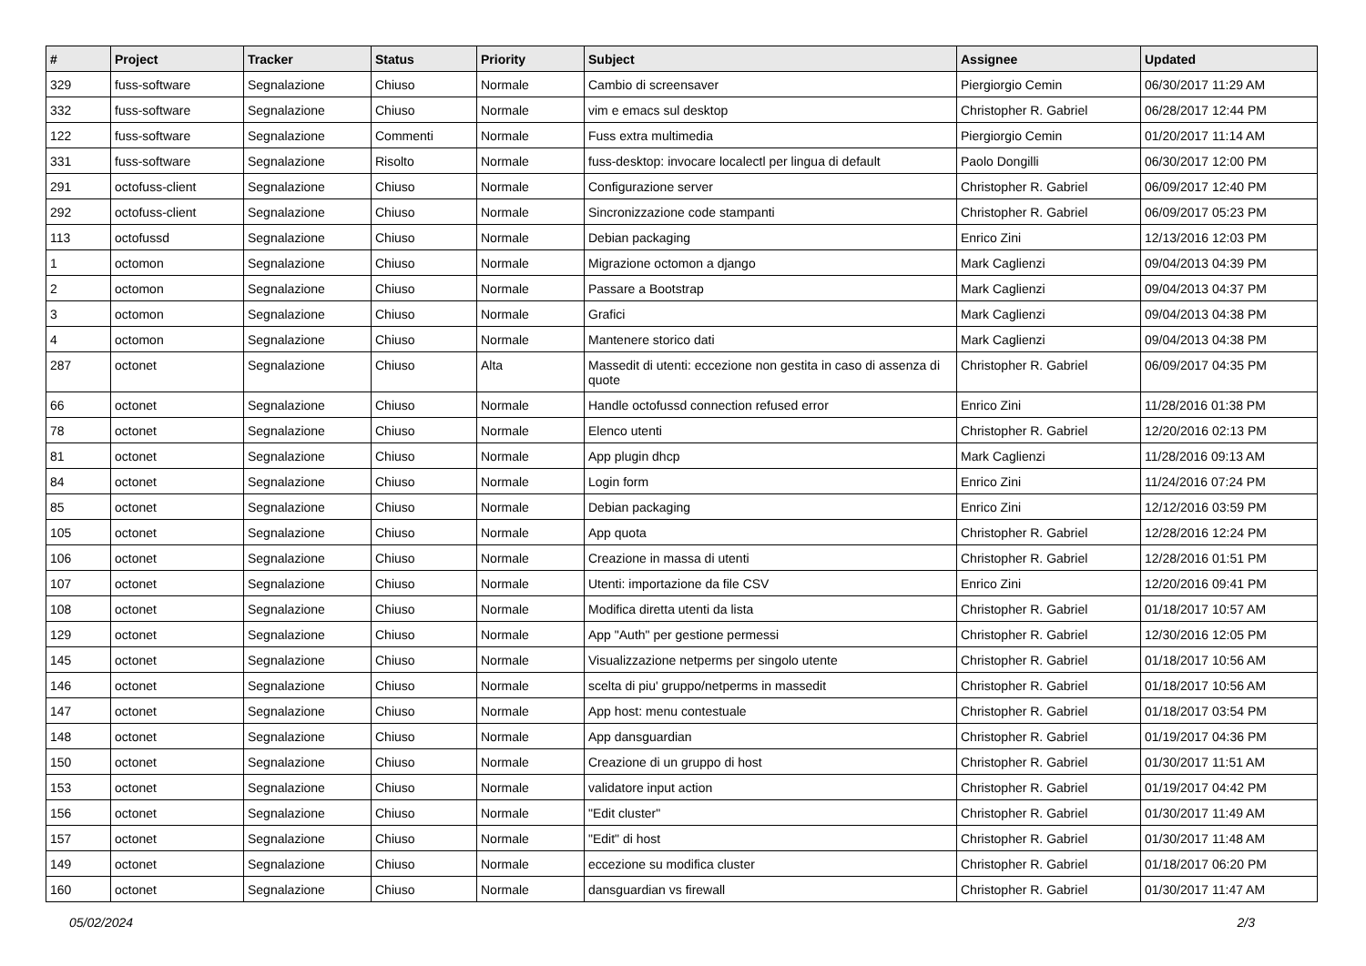| # | Project | Tracker | Status | Priority | Subject | Assignee | Updated |
| --- | --- | --- | --- | --- | --- | --- | --- |
| 329 | fuss-software | Segnalazione | Chiuso | Normale | Cambio di screensaver | Piergiorgio Cemin | 06/30/2017 11:29 AM |
| 332 | fuss-software | Segnalazione | Chiuso | Normale | vim e emacs sul desktop | Christopher R. Gabriel | 06/28/2017 12:44 PM |
| 122 | fuss-software | Segnalazione | Commenti | Normale | Fuss extra multimedia | Piergiorgio Cemin | 01/20/2017 11:14 AM |
| 331 | fuss-software | Segnalazione | Risolto | Normale | fuss-desktop: invocare localectl per lingua di default | Paolo Dongilli | 06/30/2017 12:00 PM |
| 291 | octofuss-client | Segnalazione | Chiuso | Normale | Configurazione server | Christopher R. Gabriel | 06/09/2017 12:40 PM |
| 292 | octofuss-client | Segnalazione | Chiuso | Normale | Sincronizzazione code stampanti | Christopher R. Gabriel | 06/09/2017 05:23 PM |
| 113 | octofussd | Segnalazione | Chiuso | Normale | Debian packaging | Enrico Zini | 12/13/2016 12:03 PM |
| 1 | octomon | Segnalazione | Chiuso | Normale | Migrazione octomon a django | Mark Caglienzi | 09/04/2013 04:39 PM |
| 2 | octomon | Segnalazione | Chiuso | Normale | Passare a Bootstrap | Mark Caglienzi | 09/04/2013 04:37 PM |
| 3 | octomon | Segnalazione | Chiuso | Normale | Grafici | Mark Caglienzi | 09/04/2013 04:38 PM |
| 4 | octomon | Segnalazione | Chiuso | Normale | Mantenere storico dati | Mark Caglienzi | 09/04/2013 04:38 PM |
| 287 | octonet | Segnalazione | Chiuso | Alta | Massedit di utenti: eccezione non gestita in caso di assenza di quote | Christopher R. Gabriel | 06/09/2017 04:35 PM |
| 66 | octonet | Segnalazione | Chiuso | Normale | Handle octofussd connection refused error | Enrico Zini | 11/28/2016 01:38 PM |
| 78 | octonet | Segnalazione | Chiuso | Normale | Elenco utenti | Christopher R. Gabriel | 12/20/2016 02:13 PM |
| 81 | octonet | Segnalazione | Chiuso | Normale | App plugin dhcp | Mark Caglienzi | 11/28/2016 09:13 AM |
| 84 | octonet | Segnalazione | Chiuso | Normale | Login form | Enrico Zini | 11/24/2016 07:24 PM |
| 85 | octonet | Segnalazione | Chiuso | Normale | Debian packaging | Enrico Zini | 12/12/2016 03:59 PM |
| 105 | octonet | Segnalazione | Chiuso | Normale | App quota | Christopher R. Gabriel | 12/28/2016 12:24 PM |
| 106 | octonet | Segnalazione | Chiuso | Normale | Creazione in massa di utenti | Christopher R. Gabriel | 12/28/2016 01:51 PM |
| 107 | octonet | Segnalazione | Chiuso | Normale | Utenti: importazione da file CSV | Enrico Zini | 12/20/2016 09:41 PM |
| 108 | octonet | Segnalazione | Chiuso | Normale | Modifica diretta utenti da lista | Christopher R. Gabriel | 01/18/2017 10:57 AM |
| 129 | octonet | Segnalazione | Chiuso | Normale | App "Auth" per gestione permessi | Christopher R. Gabriel | 12/30/2016 12:05 PM |
| 145 | octonet | Segnalazione | Chiuso | Normale | Visualizzazione netperms per singolo utente | Christopher R. Gabriel | 01/18/2017 10:56 AM |
| 146 | octonet | Segnalazione | Chiuso | Normale | scelta di piu' gruppo/netperms in massedit | Christopher R. Gabriel | 01/18/2017 10:56 AM |
| 147 | octonet | Segnalazione | Chiuso | Normale | App host: menu contestuale | Christopher R. Gabriel | 01/18/2017 03:54 PM |
| 148 | octonet | Segnalazione | Chiuso | Normale | App dansguardian | Christopher R. Gabriel | 01/19/2017 04:36 PM |
| 150 | octonet | Segnalazione | Chiuso | Normale | Creazione di un gruppo di host | Christopher R. Gabriel | 01/30/2017 11:51 AM |
| 153 | octonet | Segnalazione | Chiuso | Normale | validatore input action | Christopher R. Gabriel | 01/19/2017 04:42 PM |
| 156 | octonet | Segnalazione | Chiuso | Normale | "Edit cluster" | Christopher R. Gabriel | 01/30/2017 11:49 AM |
| 157 | octonet | Segnalazione | Chiuso | Normale | "Edit" di host | Christopher R. Gabriel | 01/30/2017 11:48 AM |
| 149 | octonet | Segnalazione | Chiuso | Normale | eccezione su modifica cluster | Christopher R. Gabriel | 01/18/2017 06:20 PM |
| 160 | octonet | Segnalazione | Chiuso | Normale | dansguardian vs firewall | Christopher R. Gabriel | 01/30/2017 11:47 AM |
05/02/2024 2/3